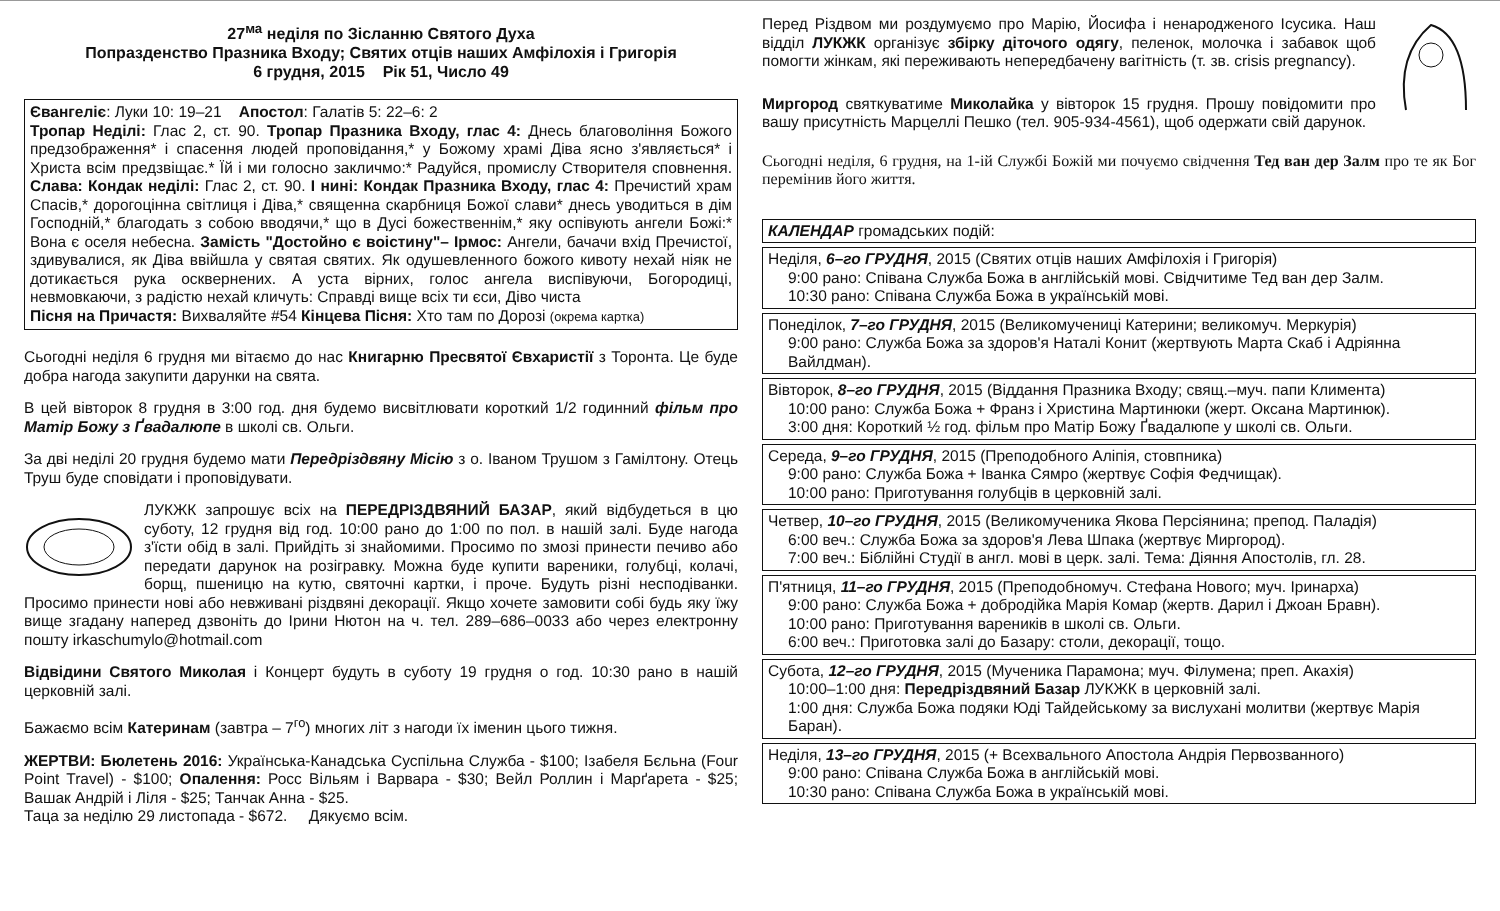27<sup>ма</sup> неділя по Зісланню Святого Духа
Попразденство Празника Входу; Святих отців наших Амфілохія і Григорія
6 грудня, 2015 Рік 51, Число 49
Євангеліє: Луки 10: 19–21 Апостол: Галатів 5: 22–6: 2
Тропар Неділі: Глас 2, ст. 90. Тропар Празника Входу, глас 4: Днесь благовоління Божого предзображення* і спасення людей проповідання,* у Божому храмі Діва ясно з'являється* і Христа всім предзвіщає.* Їй і ми голосно закличмо:* Радуйся, промислу Створителя сповнення. Слава: Кондак неділі: Глас 2, ст. 90. І нині: Кондак Празника Входу, глас 4: Пречистий храм Спасів,* дорогоцінна світлиця і Діва,* священна скарбниця Божої слави* днесь уводиться в дім Господній,* благодать з собою вводячи,* що в Дусі божественнім,* яку оспівують ангели Божі:* Вона є оселя небесна. Замість "Достойно є воістину"– Ірмос: Ангели, бачачи вхід Пречистої, здивувалися, як Діва ввійшла у святая святих. Як одушевленного божого кивоту нехай ніяк не дотикається рука осквернених. А уста вірних, голос ангела виспівуючи, Богородиці, невмовкаючи, з радістю нехай кличуть: Справді вище всіх ти єси, Діво чиста
Пісня на Причастя: Вихваляйте #54 Кінцева Пісня: Хто там по Дорозі (окрема картка)
Сьогодні неділя 6 грудня ми вітаємо до нас Книгарню Пресвятої Євхаристії з Торонта. Це буде добра нагода закупити дарунки на свята.
В цей вівторок 8 грудня в 3:00 год. дня будемо висвітлювати короткий 1/2 годинний фільм про Матір Божу з Ґвадалюпе в школі св. Ольги.
За дві неділі 20 грудня будемо мати Передріздвяну Місію з о. Іваном Трушом з Гамілтону. Отець Труш буде сповідати і проповідувати.
ЛУКЖК запрошує всіх на ПЕРЕДРІЗДВЯНИЙ БАЗАР, який відбудеться в цю суботу, 12 грудня від год. 10:00 рано до 1:00 по пол. в нашій залі. Буде нагода з'їсти обід в залі. Прийдіть зі знайомими. Просимо по змозі принести печиво або передати дарунок на розігравку. Можна буде купити вареники, голубці, колачі, борщ, пшеницю на кутю, святочні картки, і проче. Будуть різні несподіванки. Просимо принести нові або невживані різдвяні декорації. Якщо хочете замовити собі будь яку їжу вище згадану наперед дзвоніть до Ірини Нютон на ч. тел. 289–686–0033 або через електронну пошту irkaschumylo@hotmail.com
Відвідини Святого Миколая і Концерт будуть в суботу 19 грудня о год. 10:30 рано в нашій церковній залі.
Бажаємо всім Катеринам (завтра – 7<sup>го</sup>) многих літ з нагоди їх іменин цього тижня.
ЖЕРТВИ: Бюлетень 2016: Українська-Канадська Суспільна Служба - $100; Ізабеля Бєльна (Four Point Travel) - $100; Опалення: Росс Вільям і Варвара - $30; Вейл Роллин і Марґарета - $25; Вашак Андрій і Ліля - $25; Танчак Анна - $25.
Таца за неділю 29 листопада - $672. Дякуємо всім.
Перед Різдвом ми роздумуємо про Марію, Йосифа і ненародженого Ісусика. Наш відділ ЛУКЖК організує збірку діточого одягу, пеленок, молочка і забавок щоб помогти жінкам, які переживають непередбачену вагітність (т. зв. crisis pregnancy).
Миргород святкуватиме Миколайка у вівторок 15 грудня. Прошу повідомити про вашу присутність Марцеллі Пешко (тел. 905-934-4561), щоб одержати свій дарунок.
Сьогодні неділя, 6 грудня, на 1-ій Службі Божій ми почуємо свідчення Тед ван дер Залм про те як Бог перемінив його життя.
КАЛЕНДАР громадських подій:
Неділя, 6–го ГРУДНЯ, 2015 (Святих отців наших Амфілохія і Григорія)
9:00 рано: Співана Служба Божа в англійській мові. Свідчитиме Тед ван дер Залм.
10:30 рано: Співана Служба Божа в українській мові.
Понеділок, 7–го ГРУДНЯ, 2015 (Великомучениці Катерини; великомуч. Меркурія)
9:00 рано: Служба Божа за здоров'я Наталі Конит (жертвують Марта Скаб і Адріянна Вайлдман).
Вівторок, 8–го ГРУДНЯ, 2015 (Віддання Празника Входу; свящ.–муч. папи Климента)
10:00 рано: Служба Божа + Франз і Христина Мартинюки (жерт. Оксана Мартинюк).
3:00 дня: Короткий ½ год. фільм про Матір Божу Ґвадалюпе у школі св. Ольги.
Середа, 9–го ГРУДНЯ, 2015 (Преподобного Аліпія, стовпника)
9:00 рано: Служба Божа + Іванка Сямро (жертвує Софія Федчищак).
10:00 рано: Приготування голубців в церковній залі.
Четвер, 10–го ГРУДНЯ, 2015 (Великомученика Якова Персіянина; препод. Паладія)
6:00 веч.: Служба Божа за здоров'я Лева Шпака (жертвує Миргород).
7:00 веч.: Біблійні Студії в англ. мові в церк. залі. Тема: Діяння Апостолів, гл. 28.
П'ятниця, 11–го ГРУДНЯ, 2015 (Преподобномуч. Стефана Нового; муч. Іринарха)
9:00 рано: Служба Божа + добродійка Марія Комар (жертв. Дарил і Джоан Бравн).
10:00 рано: Приготування вареників в школі св. Ольги.
6:00 веч.: Приготовка залі до Базару: столи, декорації, тощо.
Субота, 12–го ГРУДНЯ, 2015 (Мученика Парамона; муч. Філумена; преп. Акахія)
10:00–1:00 дня: Передріздвяний Базар ЛУКЖК в церковній залі.
1:00 дня: Служба Божа подяки Юді Тайдейському за вислухані молитви (жертвує Марія Баран).
Неділя, 13–го ГРУДНЯ, 2015 (+ Всехвального Апостола Андрія Первозванного)
9:00 рано: Співана Служба Божа в англійській мові.
10:30 рано: Співана Служба Божа в українській мові.